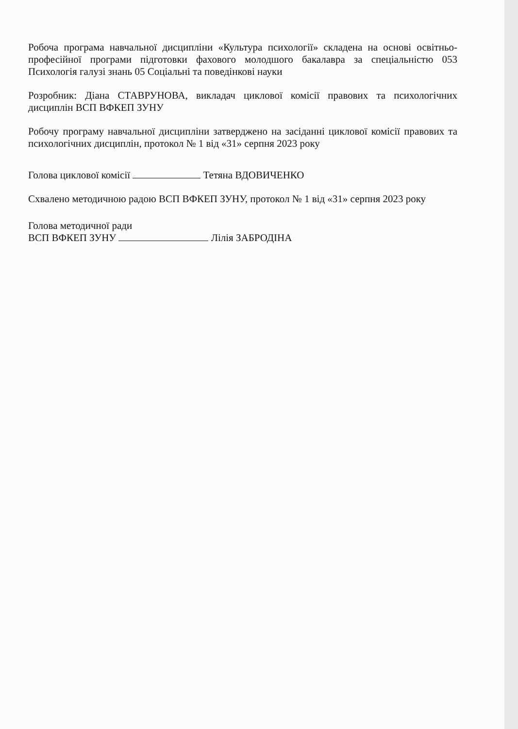Робоча програма навчальної дисципліни «Культура психології» складена на основі освітньо-професійної програми підготовки фахового молодшого бакалавра за спеціальністю 053 Психологія галузі знань 05 Соціальні та поведінкові науки
Розробник: Діана СТАВРУНОВА, викладач циклової комісії правових та психологічних дисциплін ВСП ВФКЕП ЗУНУ
Робочу програму навчальної дисципліни затверджено на засіданні циклової комісії правових та психологічних дисциплін, протокол № 1 від «31» серпня 2023 року
Голова циклової комісії Тетяна ВДОВИЧЕНКО
Схвалено методичною радою ВСП ВФКЕП ЗУНУ, протокол № 1 від «31» серпня 2023 року
Голова методичної ради
ВСП ВФКЕП ЗУНУ Лілія ЗАБРОДІНА